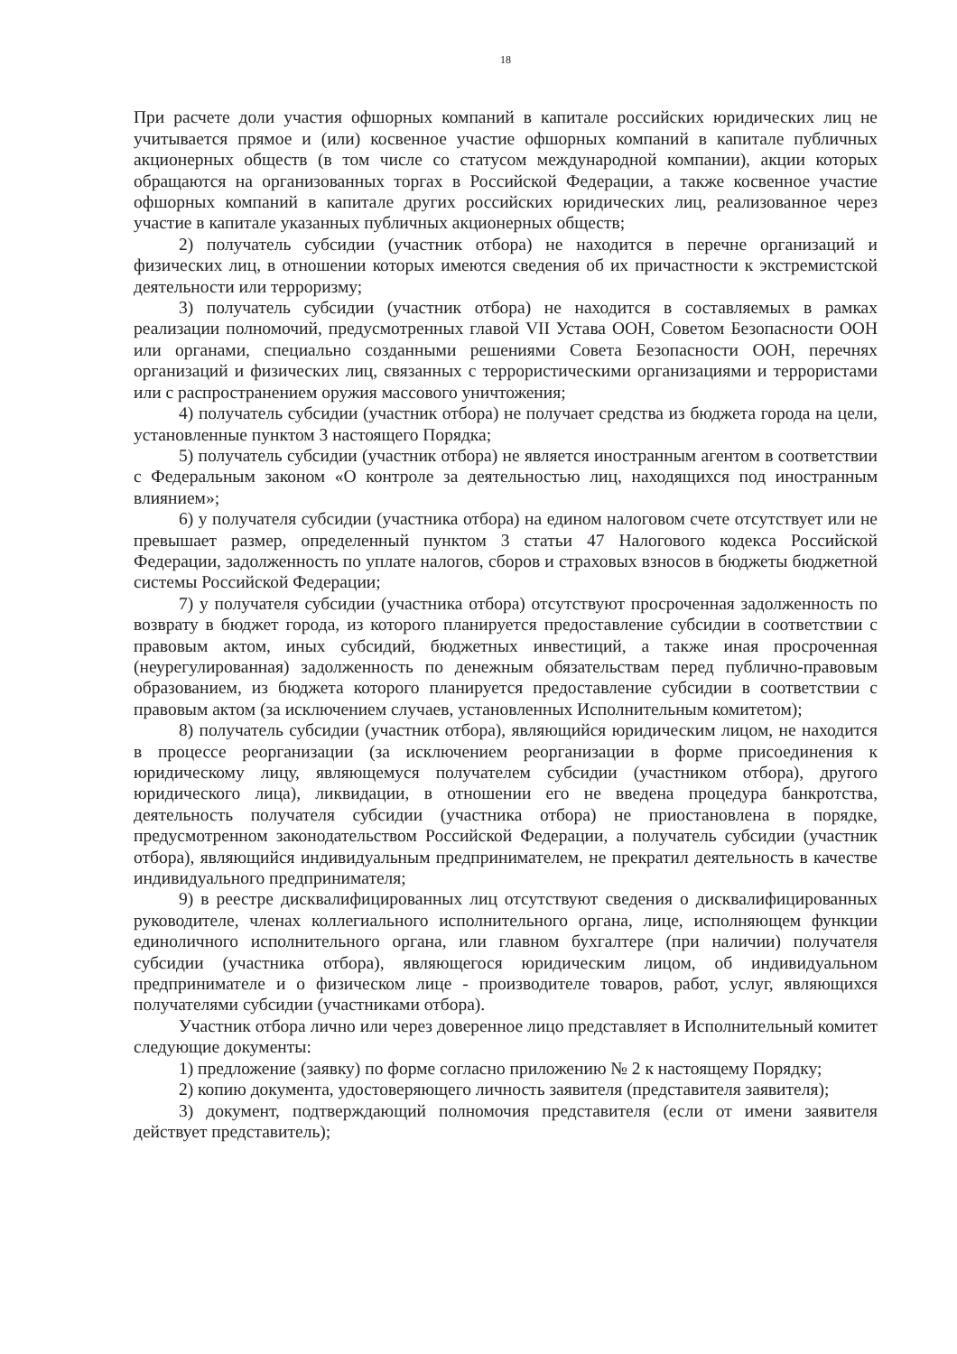18
При расчете доли участия офшорных компаний в капитале российских юридических лиц не учитывается прямое и (или) косвенное участие офшорных компаний в капитале публичных акционерных обществ (в том числе со статусом международной компании), акции которых обращаются на организованных торгах в Российской Федерации, а также косвенное участие офшорных компаний в капитале других российских юридических лиц, реализованное через участие в капитале указанных публичных акционерных обществ;
2) получатель субсидии (участник отбора) не находится в перечне организаций и физических лиц, в отношении которых имеются сведения об их причастности к экстремистской деятельности или терроризму;
3) получатель субсидии (участник отбора) не находится в составляемых в рамках реализации полномочий, предусмотренных главой VII Устава ООН, Советом Безопасности ООН или органами, специально созданными решениями Совета Безопасности ООН, перечнях организаций и физических лиц, связанных с террористическими организациями и террористами или с распространением оружия массового уничтожения;
4) получатель субсидии (участник отбора) не получает средства из бюджета города на цели, установленные пунктом 3 настоящего Порядка;
5) получатель субсидии (участник отбора) не является иностранным агентом в соответствии с Федеральным законом «О контроле за деятельностью лиц, находящихся под иностранным влиянием»;
6) у получателя субсидии (участника отбора) на едином налоговом счете отсутствует или не превышает размер, определенный пунктом 3 статьи 47 Налогового кодекса Российской Федерации, задолженность по уплате налогов, сборов и страховых взносов в бюджеты бюджетной системы Российской Федерации;
7) у получателя субсидии (участника отбора) отсутствуют просроченная задолженность по возврату в бюджет города, из которого планируется предоставление субсидии в соответствии с правовым актом, иных субсидий, бюджетных инвестиций, а также иная просроченная (неурегулированная) задолженность по денежным обязательствам перед публично-правовым образованием, из бюджета которого планируется предоставление субсидии в соответствии с правовым актом (за исключением случаев, установленных Исполнительным комитетом);
8) получатель субсидии (участник отбора), являющийся юридическим лицом, не находится в процессе реорганизации (за исключением реорганизации в форме присоединения к юридическому лицу, являющемуся получателем субсидии (участником отбора), другого юридического лица), ликвидации, в отношении его не введена процедура банкротства, деятельность получателя субсидии (участника отбора) не приостановлена в порядке, предусмотренном законодательством Российской Федерации, а получатель субсидии (участник отбора), являющийся индивидуальным предпринимателем, не прекратил деятельность в качестве индивидуального предпринимателя;
9) в реестре дисквалифицированных лиц отсутствуют сведения о дисквалифицированных руководителе, членах коллегиального исполнительного органа, лице, исполняющем функции единоличного исполнительного органа, или главном бухгалтере (при наличии) получателя субсидии (участника отбора), являющегося юридическим лицом, об индивидуальном предпринимателе и о физическом лице - производителе товаров, работ, услуг, являющихся получателями субсидии (участниками отбора).
Участник отбора лично или через доверенное лицо представляет в Исполнительный комитет следующие документы:
1) предложение (заявку) по форме согласно приложению № 2 к настоящему Порядку;
2) копию документа, удостоверяющего личность заявителя (представителя заявителя);
3) документ, подтверждающий полномочия представителя (если от имени заявителя действует представитель);